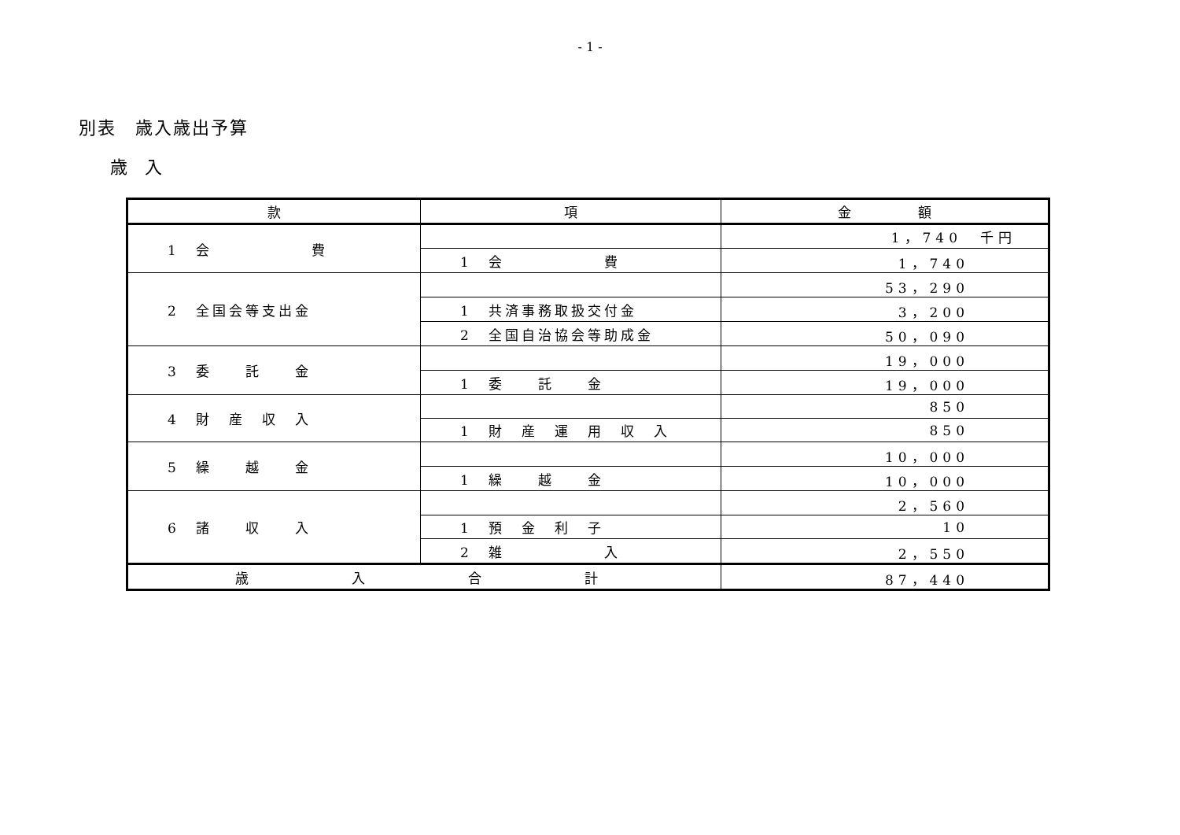- 1 -
別表　歳入歳出予算
歳　入
| 款 | 項 | 金 額 |
| --- | --- | --- |
| 1 会 費 | | 1，740 千円 |
| | 1 会 費 | 1，740 |
| 2 全国会等支出金 | | 53，290 |
| | 1 共済事務取扱交付金 | 3，200 |
| | 2 全国自治協会等助成金 | 50，090 |
| 3 委 託 金 | | 19，000 |
| | 1 委 託 金 | 19，000 |
| 4 財 産 収 入 | | 850 |
| | 1 財 産 運 用 収 入 | 850 |
| 5 繰 越 金 | | 10，000 |
| | 1 繰 越 金 | 10，000 |
| 6 諸 収 入 | | 2，560 |
| | 1 預 金 利 子 | 10 |
| | 2 雑 入 | 2，550 |
| 歳 入 合 計 | | 87，440 |